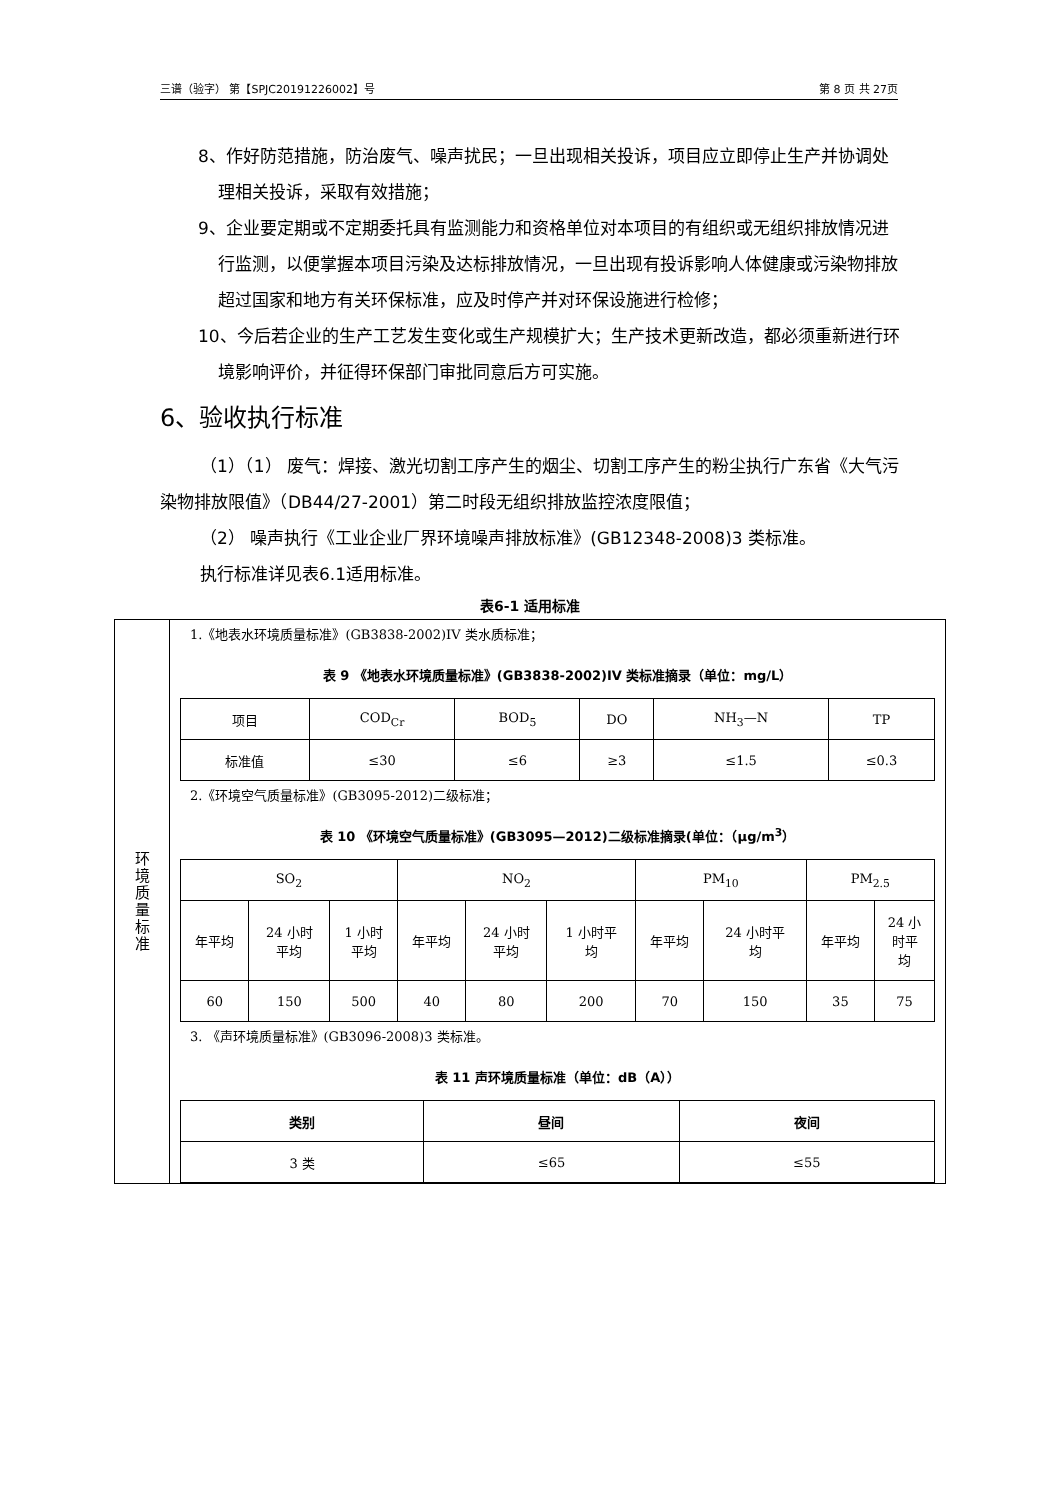三谱（验字） 第【SPJC20191226002】号 第 8 页 共 27页
8、作好防范措施，防治废气、噪声扰民；一旦出现相关投诉，项目应立即停止生产并协调处理相关投诉，采取有效措施；
9、企业要定期或不定期委托具有监测能力和资格单位对本项目的有组织或无组织排放情况进行监测，以便掌握本项目污染及达标排放情况，一旦出现有投诉影响人体健康或污染物排放超过国家和地方有关环保标准，应及时停产并对环保设施进行检修；
10、今后若企业的生产工艺发生变化或生产规模扩大；生产技术更新改造，都必须重新进行环境影响评价，并征得环保部门审批同意后方可实施。
6、验收执行标准
（1）（1） 废气：焊接、激光切割工序产生的烟尘、切割工序产生的粉尘执行广东省《大气污染物排放限值》（DB44/27-2001）第二时段无组织排放监控浓度限值；
（2） 噪声执行《工业企业厂界环境噪声排放标准》(GB12348-2008)3 类标准。
执行标准详见表6.1适用标准。
表6-1 适用标准
| 环 境 质 量 标 准 | 1.《地表水环境质量标准》(GB3838-2002)IV 类水质标准； 表 9 《地表水环境质量标准》(GB3838-2002)IV 类标准摘录（单位：mg/L） / 项目 / COD<sub>Cr</sub> / BOD<sub>5</sub> / DO / NH<sub>3</sub>—N / TP / / 标准值 / ≤30 / ≤6 / ≥3 / ≤1.5 / ≤0.3 / 2.《环境空气质量标准》(GB3095-2012)二级标准； 表 10 《环境空气质量标准》(GB3095—2012)二级标准摘录(单位：（μg/m<sup>3</sup>） / SO<sub>2</sub> / / / NO<sub>2</sub> / / / PM<sub>10</sub> / / PM<sub>2.5</sub> / / / 年平均 / 24 小时 平均 / 1 小时 平均 / 年平均 / 24 小时 平均 / 1 小时平 均 / 年平均 / 24 小时平 均 / 年平均 / 24 小 时平 均 / / 60 / 150 / 500 / 40 / 80 / 200 / 70 / 150 / 35 / 75 / 3. 《声环境质量标准》(GB3096-2008)3 类标准。 表 11 声环境质量标准（单位：dB（A）） / 类别 / 昼间 / 夜间 / / --- / --- / --- / / 3 类 / ≤65 / ≤55 / |